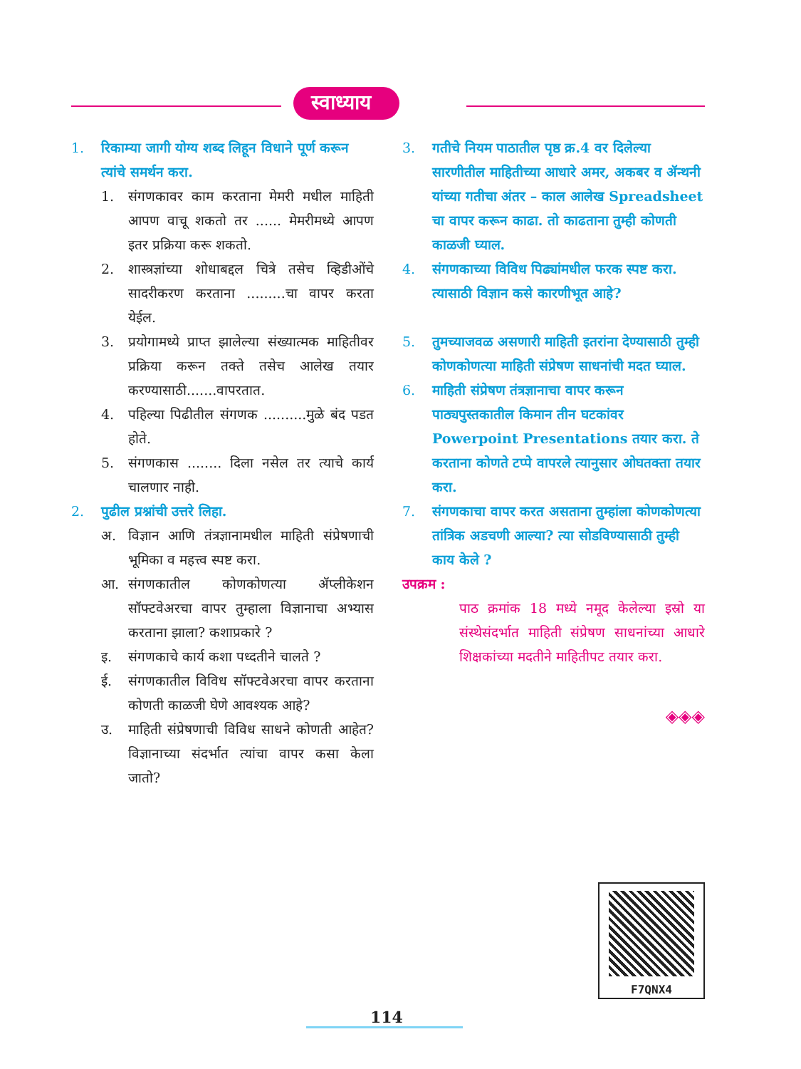स्वाध्याय
1. रिकाम्या जागी योग्य शब्द लिहून विधाने पूर्ण करून त्यांचे समर्थन करा.
1. संगणकावर काम करताना मेमरी मधील माहिती आपण वाचू शकतो तर ...... मेमरीमध्ये आपण इतर प्रक्रिया करू शकतो.
2. शास्त्रज्ञांच्या शोधाबद्दल चित्रे तसेच व्हिडीओंचे सादरीकरण करताना .........चा वापर करता येईल.
3. प्रयोगामध्ये प्राप्त झालेल्या संख्यात्मक माहितीवर प्रक्रिया करून तक्ते तसेच आलेख तयार करण्यासाठी.......वापरतात.
4. पहिल्या पिढीतील संगणक ..........मुळे बंद पडत होते.
5. संगणकास ........ दिला नसेल तर त्याचे कार्य चालणार नाही.
2. पुढील प्रश्नांची उत्तरे लिहा.
अ. विज्ञान आणि तंत्रज्ञानामधील माहिती संप्रेषणाची भूमिका व महत्त्व स्पष्ट करा.
आ. संगणकातील कोणकोणत्या ॲप्लीकेशन सॉफ्टवेअरचा वापर तुम्हाला विज्ञानाचा अभ्यास करताना झाला? कशाप्रकारे ?
इ. संगणकाचे कार्य कशा पध्दतीने चालते ?
ई. संगणकातील विविध सॉफ्टवेअरचा वापर करताना कोणती काळजी घेणे आवश्यक आहे?
उ. माहिती संप्रेषणाची विविध साधने कोणती आहेत? विज्ञानाच्या संदर्भात त्यांचा वापर कसा केला जातो?
3. गतीचे नियम पाठातील पृष्ठ क्र.4 वर दिलेल्या सारणीतील माहितीच्या आधारे अमर, अकबर व ॲन्थनी यांच्या गतीचा अंतर – काल आलेख Spreadsheet चा वापर करून काढा. तो काढताना तुम्ही कोणती काळजी घ्याल.
4. संगणकाच्या विविध पिढ्यांमधील फरक स्पष्ट करा. त्यासाठी विज्ञान कसे कारणीभूत आहे?
5. तुमच्याजवळ असणारी माहिती इतरांना देण्यासाठी तुम्ही कोणकोणत्या माहिती संप्रेषण साधनांची मदत घ्याल.
6. माहिती संप्रेषण तंत्रज्ञानाचा वापर करून पाठ्यपुस्तकातील किमान तीन घटकांवर Powerpoint Presentations तयार करा. ते करताना कोणते टप्पे वापरले त्यानुसार ओघतक्ता तयार करा.
7. संगणकाचा वापर करत असताना तुम्हांला कोणकोणत्या तांत्रिक अडचणी आल्या? त्या सोडविण्यासाठी तुम्ही काय केले ?
उपक्रम :
पाठ क्रमांक 18 मध्ये नमूद केलेल्या इस्रो या संस्थेसंदर्भात माहिती संप्रेषण साधनांच्या आधारे शिक्षकांच्या मदतीने माहितीपट तयार करा.
◈◈◈
F7QNX4
114